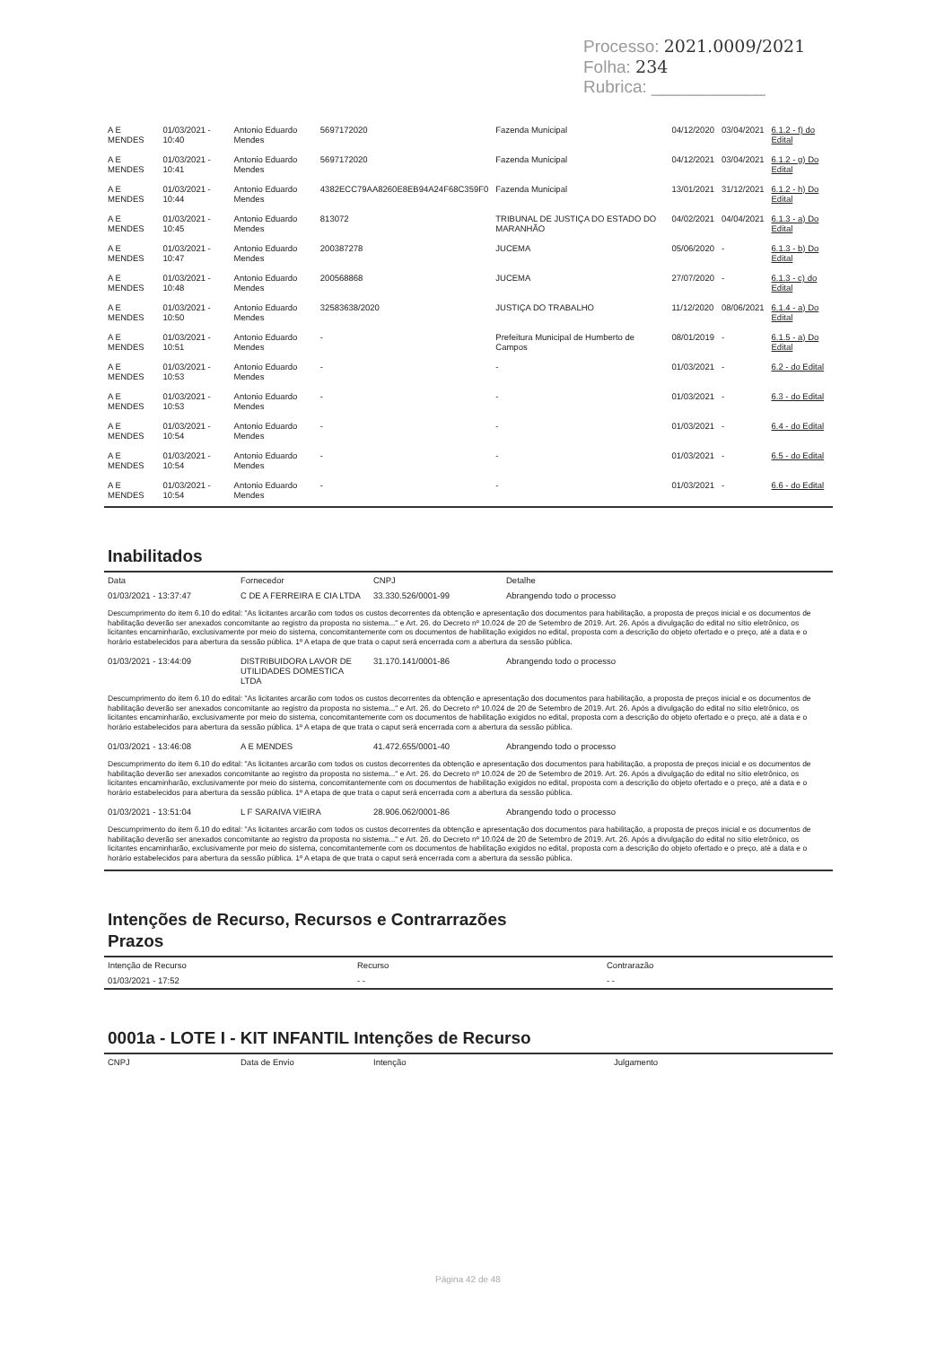Processo: 2021.0009/2021
Folha: 234
Rubrica: ____________
| A E MENDES | 01/03/2021 - 10:40 | Antonio Eduardo Mendes | 5697172020 | Fazenda Municipal | 04/12/2020 | 03/04/2021 | 6.1.2 - f) do Edital |
| A E MENDES | 01/03/2021 - 10:41 | Antonio Eduardo Mendes | 5697172020 | Fazenda Municipal | 04/12/2021 | 03/04/2021 | 6.1.2 - g) Do Edital |
| A E MENDES | 01/03/2021 - 10:44 | Antonio Eduardo Mendes | 4382ECC79AA8260E8EB94A24F68C359F0 | Fazenda Municipal | 13/01/2021 | 31/12/2021 | 6.1.2 - h) Do Edital |
| A E MENDES | 01/03/2021 - 10:45 | Antonio Eduardo Mendes | 813072 | TRIBUNAL DE JUSTIÇA DO ESTADO DO MARANHÃO | 04/02/2021 | 04/04/2021 | 6.1.3 - a) Do Edital |
| A E MENDES | 01/03/2021 - 10:47 | Antonio Eduardo Mendes | 200387278 | JUCEMA | 05/06/2020 | - | 6.1.3 - b) Do Edital |
| A E MENDES | 01/03/2021 - 10:48 | Antonio Eduardo Mendes | 200568868 | JUCEMA | 27/07/2020 | - | 6.1.3 - c) do Edital |
| A E MENDES | 01/03/2021 - 10:50 | Antonio Eduardo Mendes | 32583638/2020 | JUSTIÇA DO TRABALHO | 11/12/2020 | 08/06/2021 | 6.1.4 - a) Do Edital |
| A E MENDES | 01/03/2021 - 10:51 | Antonio Eduardo Mendes | - | Prefeitura Municipal de Humberto de Campos | 08/01/2019 | - | 6.1.5 - a) Do Edital |
| A E MENDES | 01/03/2021 - 10:53 | Antonio Eduardo Mendes | - | - | 01/03/2021 | - | 6.2 - do Edital |
| A E MENDES | 01/03/2021 - 10:53 | Antonio Eduardo Mendes | - | - | 01/03/2021 | - | 6.3 - do Edital |
| A E MENDES | 01/03/2021 - 10:54 | Antonio Eduardo Mendes | - | - | 01/03/2021 | - | 6.4 - do Edital |
| A E MENDES | 01/03/2021 - 10:54 | Antonio Eduardo Mendes | - | - | 01/03/2021 | - | 6.5 - do Edital |
| A E MENDES | 01/03/2021 - 10:54 | Antonio Eduardo Mendes | - | - | 01/03/2021 | - | 6.6 - do Edital |
Inabilitados
| Data | Fornecedor | CNPJ | Detalhe |
| --- | --- | --- | --- |
| 01/03/2021 - 13:37:47 | C DE A FERREIRA E CIA LTDA | 33.330.526/0001-99 | Abrangendo todo o processo |
| Descumprimento do item 6.10 do edital: "As licitantes arcarão com todos os custos decorrentes da obtenção e apresentação dos documentos para habilitação, a proposta de preços inicial e os documentos de habilitação deverão ser anexados concomitante ao registro da proposta no sistema..." e Art. 26. do Decreto nº 10.024 de 20 de Setembro de 2019. Art. 26. Após a divulgação do edital no sítio eletrônico, os licitantes encaminharão, exclusivamente por meio do sistema, concomitantemente com os documentos de habilitação exigidos no edital, proposta com a descrição do objeto ofertado e o preço, até a data e o horário estabelecidos para abertura da sessão pública. 1º A etapa de que trata o caput será encerrada com a abertura da sessão pública. | | | |
| 01/03/2021 - 13:44:09 | DISTRIBUIDORA LAVOR DE UTILIDADES DOMESTICA LTDA | 31.170.141/0001-86 | Abrangendo todo o processo |
| Descumprimento do item 6.10 do edital: "As licitantes arcarão com todos os custos decorrentes da obtenção e apresentação dos documentos para habilitação, a proposta de preços inicial e os documentos de habilitação deverão ser anexados concomitante ao registro da proposta no sistema..." e Art. 26. do Decreto nº 10.024 de 20 de Setembro de 2019. Art. 26. Após a divulgação do edital no sítio eletrônico, os licitantes encaminharão, exclusivamente por meio do sistema, concomitantemente com os documentos de habilitação exigidos no edital, proposta com a descrição do objeto ofertado e o preço, até a data e o horário estabelecidos para abertura da sessão pública. 1º A etapa de que trata o caput será encerrada com a abertura da sessão pública. | | | |
| 01/03/2021 - 13:46:08 | A E MENDES | 41.472.655/0001-40 | Abrangendo todo o processo |
| Descumprimento do item 6.10 do edital: "As licitantes arcarão com todos os custos decorrentes da obtenção e apresentação dos documentos para habilitação, a proposta de preços inicial e os documentos de habilitação deverão ser anexados concomitante ao registro da proposta no sistema..." e Art. 26. do Decreto nº 10.024 de 20 de Setembro de 2019. Art. 26. Após a divulgação do edital no sítio eletrônico, os licitantes encaminharão, exclusivamente por meio do sistema, concomitantemente com os documentos de habilitação exigidos no edital, proposta com a descrição do objeto ofertado e o preço, até a data e o horário estabelecidos para abertura da sessão pública. 1º A etapa de que trata o caput será encerrada com a abertura da sessão pública. | | | |
| 01/03/2021 - 13:51:04 | L F SARAIVA VIEIRA | 28.906.062/0001-86 | Abrangendo todo o processo |
| Descumprimento do item 6.10 do edital: "As licitantes arcarão com todos os custos decorrentes da obtenção e apresentação dos documentos para habilitação, a proposta de preços inicial e os documentos de habilitação deverão ser anexados concomitante ao registro da proposta no sistema..." e Art. 26. do Decreto nº 10.024 de 20 de Setembro de 2019. Art. 26. Após a divulgação do edital no sítio eletrônico, os licitantes encaminharão, exclusivamente por meio do sistema, concomitantemente com os documentos de habilitação exigidos no edital, proposta com a descrição do objeto ofertado e o preço, até a data e o horário estabelecidos para abertura da sessão pública. 1º A etapa de que trata o caput será encerrada com a abertura da sessão pública. | | | |
Intenções de Recurso, Recursos e Contrarrazões
Prazos
| Intenção de Recurso | Recurso | Contrarazão |
| --- | --- | --- |
| 01/03/2021 - 17:52 | - - | - - |
0001a - LOTE I - KIT INFANTIL Intenções de Recurso
| CNPJ | Data de Envio | Intenção | Julgamento |
| --- | --- | --- | --- |
Página 42 de 48